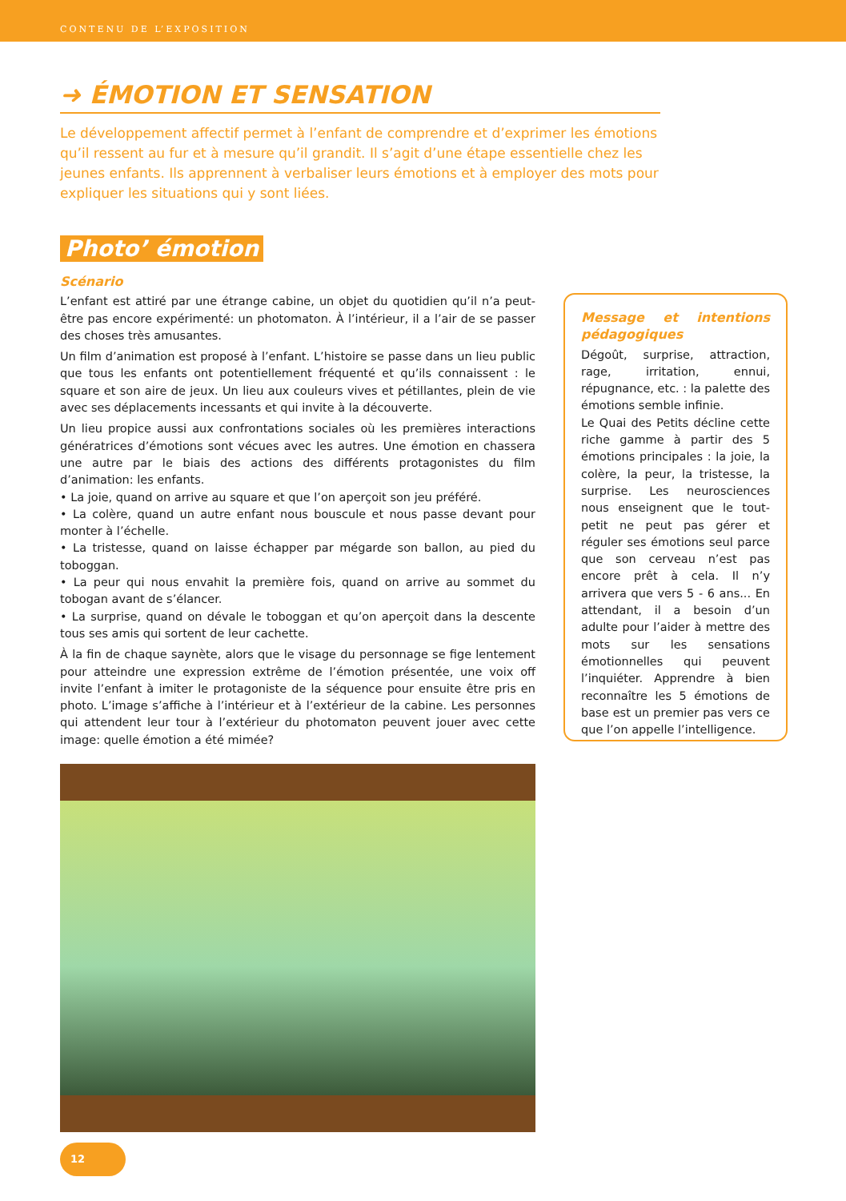CONTENU DE L’EXPOSITION
➜ ÉMOTION ET SENSATION
Le développement affectif permet à l’enfant de comprendre et d’exprimer les émotions qu’il ressent au fur et à mesure qu’il grandit. Il s’agit d’une étape essentielle chez les jeunes enfants. Ils apprennent à verbaliser leurs émotions et à employer des mots pour expliquer les situations qui y sont liées.
Photo’ émotion
Scénario
L’enfant est attiré par une étrange cabine, un objet du quotidien qu’il n’a peut-être pas encore expérimenté: un photomaton. À l’intérieur, il a l’air de se passer des choses très amusantes.
Un film d’animation est proposé à l’enfant. L’histoire se passe dans un lieu public que tous les enfants ont potentiellement fréquenté et qu’ils connaissent : le square et son aire de jeux. Un lieu aux couleurs vives et pétillantes, plein de vie avec ses déplacements incessants et qui invite à la découverte.
Un lieu propice aussi aux confrontations sociales où les premières interactions génératrices d’émotions sont vécues avec les autres. Une émotion en chassera une autre par le biais des actions des différents protagonistes du film d’animation: les enfants.
• La joie, quand on arrive au square et que l’on aperçoit son jeu préféré.
• La colère, quand un autre enfant nous bouscule et nous passe devant pour monter à l’échelle.
• La tristesse, quand on laisse échapper par mégarde son ballon, au pied du toboggan.
• La peur qui nous envahit la première fois, quand on arrive au sommet du tobogan avant de s’élancer.
• La surprise, quand on dévale le toboggan et qu’on aperçoit dans la descente tous ses amis qui sortent de leur cachette.
À la fin de chaque saynète, alors que le visage du personnage se fige lentement pour atteindre une expression extrême de l’émotion présentée, une voix off invite l’enfant à imiter le protagoniste de la séquence pour ensuite être pris en photo. L’image s’affiche à l’intérieur et à l’extérieur de la cabine. Les personnes qui attendent leur tour à l’extérieur du photomaton peuvent jouer avec cette image: quelle émotion a été mimée?
Message et intentions pédagogiques
Dégoût, surprise, attraction, rage, irritation, ennui, répugnance, etc. : la palette des émotions semble infinie.
Le Quai des Petits décline cette riche gamme à partir des 5 émotions principales : la joie, la colère, la peur, la tristesse, la surprise. Les neurosciences nous enseignent que le tout-petit ne peut pas gérer et réguler ses émotions seul parce que son cerveau n’est pas encore prêt à cela. Il n’y arrivera que vers 5 - 6 ans... En attendant, il a besoin d’un adulte pour l’aider à mettre des mots sur les sensations émotionnelles qui peuvent l’inquiéter. Apprendre à bien reconnaître les 5 émotions de base est un premier pas vers ce que l’on appelle l’intelligence.
12